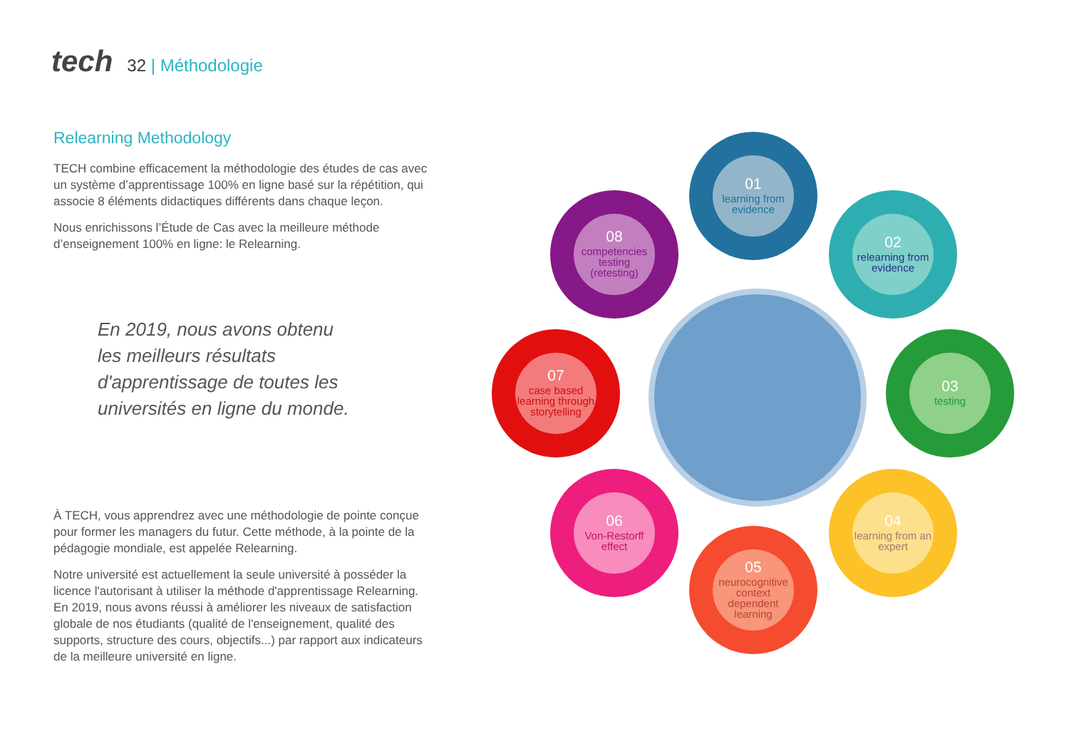tech
32 | Méthodologie
Relearning Methodology
TECH combine efficacement la méthodologie des études de cas avec un système d’apprentissage 100% en ligne basé sur la répétition, qui associe 8 éléments didactiques différents dans chaque leçon.
Nous enrichissons l’Étude de Cas avec la meilleure méthode d’enseignement 100% en ligne: le Relearning.
En 2019, nous avons obtenu les meilleurs résultats d'apprentissage de toutes les universités en ligne du monde.
À TECH, vous apprendrez avec une méthodologie de pointe conçue pour former les managers du futur. Cette méthode, à la pointe de la pédagogie mondiale, est appelée Relearning.
Notre université est actuellement la seule université à posséder la licence l'autorisant à utiliser la méthode d'apprentissage Relearning. En 2019, nous avons réussi à améliorer les niveaux de satisfaction globale de nos étudiants (qualité de l'enseignement, qualité des supports, structure des cours, objectifs...) par rapport aux indicateurs de la meilleure université en ligne.
01
learning from evidence
02
relearning from evidence
03
testing
04
learning from an expert
05
neurocognitive context dependent learning
06
Von-Restorff effect
07
case based learning through storytelling
08
competencies testing (retesting)